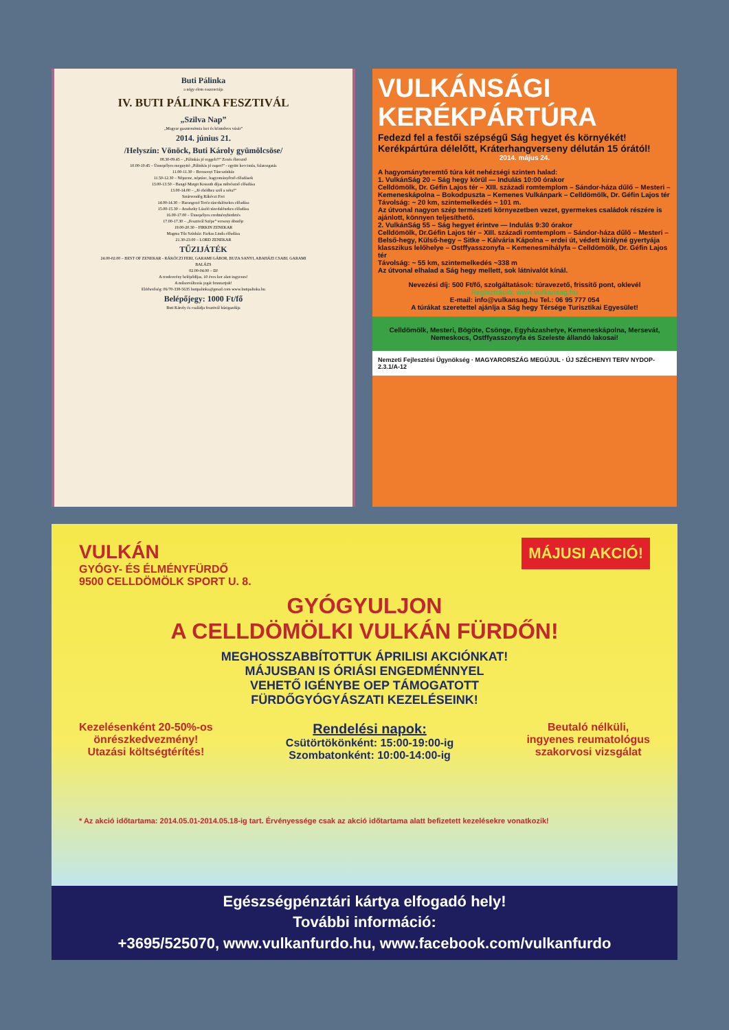Buti Pálinka
a négy elem esszenciája
IV. BUTI PÁLINKA FESZTIVÁL
„Szilva Nap”
„Magyar gasztronómia ízei és kézműves vásár”
2014. június 21.
/Helyszín: Vönöck, Buti Károly gyümölcsöse/
08.30-09.45 – „Pálinkás jó reggelt!!” Zenés ébresztő
10.00-10.45 – Ünnepélyes megnyitó „Pálinkás jó napot!” - együtt koccintás, falatozgatás
11.00-11.30 – Berzsenyi Táncszínház
11.50-12.30 – Népzene, néptánc, hagyományőrző előadások
13.00-13.50 – Bangó Margit Kossuth díjas művésznő előadása
13.00-14.00 – „Jó ebédhez szól a nóta!”
Sztárvendég Rákóczi Feri
14.00-14.30 – Harangozó Teréz táncdalénekes előadása
15.00-15.30 – Aradszky László táncdalénekes előadása
16.00-17.00 – Ünnepélyes eredményhirdetés
17.00-17.30 – „Fesztivál Szépe” verseny döntője
19.00-20.30 – FIRKIN ZENEKAR
Magma Tűz Színház: Farkas Linda előadása
21.30-23.00 – LORD ZENEKAR
TŰZIJÁTÉK
24.00-02.00 – BEST OF ZENEKAR - RÁKÓCZI FERI, GARAMI GÁBOR, BUZA SANYI, ABAHÁZI CSABI, GARAMI BALÁZS
02.00-04.00 – DJ
A rendezvény belépődíjas, 10 éves kor alatt ingyenes!
A műsorváltozás jogát fenntartjuk!
Elérhetőség: 06/70-338-5635 butipalinka@gmail.com www.butipalinka.hu
Belépőjegy: 1000 Ft/fő
Buti Károly és családja fesztivál házigazdája
VULKÁNSÁGI
KERÉKPÁRTÚRA
Fedezd fel a festői szépségű Ság hegyet és környékét!
Kerékpártúra délelőtt, Kráterhangverseny délután 15 órától!
2014. május 24.
A hagyományteremtő túra két nehézségi szinten halad:
1. VulkánSág 20 – Ság hegy körül — Indulás 10:00 órakor
Celldömölk, Dr. Géfin Lajos tér – XIII. századi romtemplom – Sándor-háza dűlő – Mesteri – Kemeneskápolna – Bokodpuszta – Kemenes Vulkánpark – Celldömölk, Dr. Géfin Lajos tér
Távolság: ~ 20 km, szintemelkedés ~ 101 m.
Az útvonal nagyon szép természeti környezetben vezet, gyermekes családok részére is ajánlott, könnyen teljesíthető.
2. VulkánSág 55 – Ság hegyet érintve — Indulás 9:30 órakor
Celldömölk, Dr.Géfin Lajos tér – XIII. századi romtemplom – Sándor-háza dűlő – Mesteri – Belső-hegy, Külső-hegy – Sitke – Kálvária Kápolna – erdei út, védett királyné gyertyája klasszikus lelőhelye – Ostffyasszonyfa – Kemenesmihályfa – Celldömölk, Dr. Géfin Lajos tér
Távolság: ~ 55 km, szintemelkedés ~338 m
Az útvonal elhalad a Ság hegy mellett, sok látnivalót kínál.
Nevezési díj: 500 Ft/fő, szolgáltatások: túravezető, frissítő pont, oklevél
Regisztráció: www.vulkansag.hu
E-mail: info@vulkansag.hu Tel.: 06 95 777 054
A túrákat szeretettel ajánlja a Ság hegy Térsége Turisztikai Egyesület!
Celldömölk, Mesteri, Bögöte, Csönge, Egyházashetye, Kemeneskápolna, Mersevát, Nemeskocs, Ostffyasszonyfa és Szeleste állandó lakosai!
Nemzeti Fejlesztési Ügynökség · MAGYARORSZÁG MEGÚJUL · ÚJ SZÉCHENYI TERV NYDOP-2.3.1/A-12
VULKÁN
GYÓGY- ÉS ÉLMÉNYFÜRDŐ
9500 CELLDÖMÖLK SPORT U. 8.
MÁJUSI AKCIÓ!
GYÓGYULJON
A CELLDÖMÖLKI VULKÁN FÜRDŐN!
MEGHOSSZABBÍTOTTUK ÁPRILISI AKCIÓNKAT!
MÁJUSBAN IS ÓRIÁSI ENGEDMÉNNYEL
VEHETŐ IGÉNYBE OEP TÁMOGATOTT
FÜRDŐGYÓGYÁSZATI KEZELÉSEINK!
Kezelésenként 20-50%-os
önrészkedvezmény!
Utazási költségtérítés!
Rendelési napok:
Csütörtökönként: 15:00-19:00-ig
Szombatonként: 10:00-14:00-ig
Beutaló nélküli,
ingyenes reumatológus
szakorvosi vizsgálat
* Az akció időtartama: 2014.05.01-2014.05.18-ig tart. Érvényessége csak az akció időtartama alatt befizetett kezelésekre vonatkozik!
Egészségpénztári kártya elfogadó hely!
További információ:
+3695/525070, www.vulkanfurdo.hu, www.facebook.com/vulkanfurdo